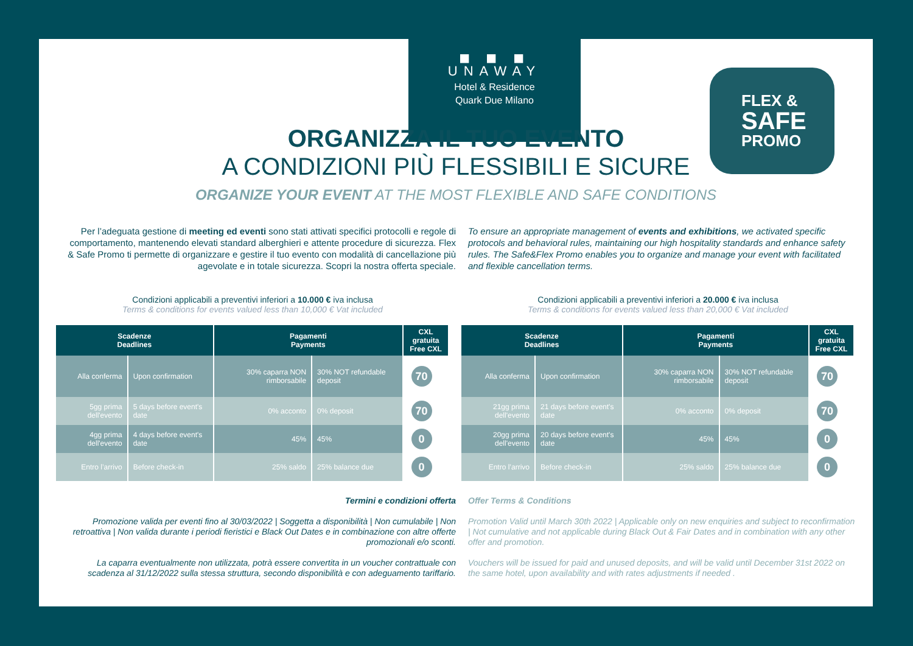◼ ◼ ◼
UNAWAY
Hotel & Residence
Quark Due Milano
FLEX &
SAFE
PROMO
ORGANIZZA IL TUO EVENTO
A CONDIZIONI PIÙ FLESSIBILI E SICURE
ORGANIZE YOUR EVENT AT THE MOST FLEXIBLE AND SAFE CONDITIONS
Per l’adeguata gestione di meeting ed eventi sono stati attivati specifici protocolli e regole di comportamento, mantenendo elevati standard alberghieri e attente procedure di sicurezza. Flex & Safe Promo ti permette di organizzare e gestire il tuo evento con modalità di cancellazione più agevolate e in totale sicurezza. Scopri la nostra offerta speciale.
To ensure an appropriate management of events and exhibitions, we activated specific protocols and behavioral rules, maintaining our high hospitality standards and enhance safety rules. The Safe&Flex Promo enables you to organize and manage your event with facilitated and flexible cancellation terms.
Condizioni applicabili a preventivi inferiori a 10.000 € iva inclusa
Terms & conditions for events valued less than 10,000 € Vat included
| Scadenze Deadlines | | Pagamenti Payments | | CXL gratuita Free CXL |
| --- | --- | --- | --- | --- |
| Alla conferma | Upon confirmation | 30% caparra NON rimborsabile | 30% NOT refundable deposit | 70 % |
| 5gg prima dell'evento | 5 days before event's date | 0% acconto | 0% deposit | 70 % |
| 4gg prima dell'evento | 4 days before event's date | 45% | 45% | 0 % |
| Entro l’arrivo | Before check-in | 25% saldo | 25% balance due | 0 % |
Condizioni applicabili a preventivi inferiori a 20.000 € iva inclusa
Terms & conditions for events valued less than 20,000 € Vat included
| Scadenze Deadlines | | Pagamenti Payments | | CXL gratuita Free CXL |
| --- | --- | --- | --- | --- |
| Alla conferma | Upon confirmation | 30% caparra NON rimborsabile | 30% NOT refundable deposit | 70 % |
| 21gg prima dell'evento | 21 days before event's date | 0% acconto | 0% deposit | 70 % |
| 20gg prima dell'evento | 20 days before event's date | 45% | 45% | 0 % |
| Entro l’arrivo | Before check-in | 25% saldo | 25% balance due | 0 % |
Termini e condizioni offerta
Promozione valida per eventi fino al 30/03/2022 | Soggetta a disponibilità | Non cumulabile | Non retroattiva | Non valida durante i periodi fieristici e Black Out Dates e in combinazione con altre offerte promozionali e/o sconti.
La caparra eventualmente non utilizzata, potrà essere convertita in un voucher contrattuale con scadenza al 31/12/2022 sulla stessa struttura, secondo disponibilità e con adeguamento tariffario.
Offer Terms & Conditions
Promotion Valid until March 30th 2022 | Applicable only on new enquiries and subject to reconfirmation | Not cumulative and not applicable during Black Out & Fair Dates and in combination with any other offer and promotion.
Vouchers will be issued for paid and unused deposits, and will be valid until December 31st 2022 on the same hotel, upon availability and with rates adjustments if needed .